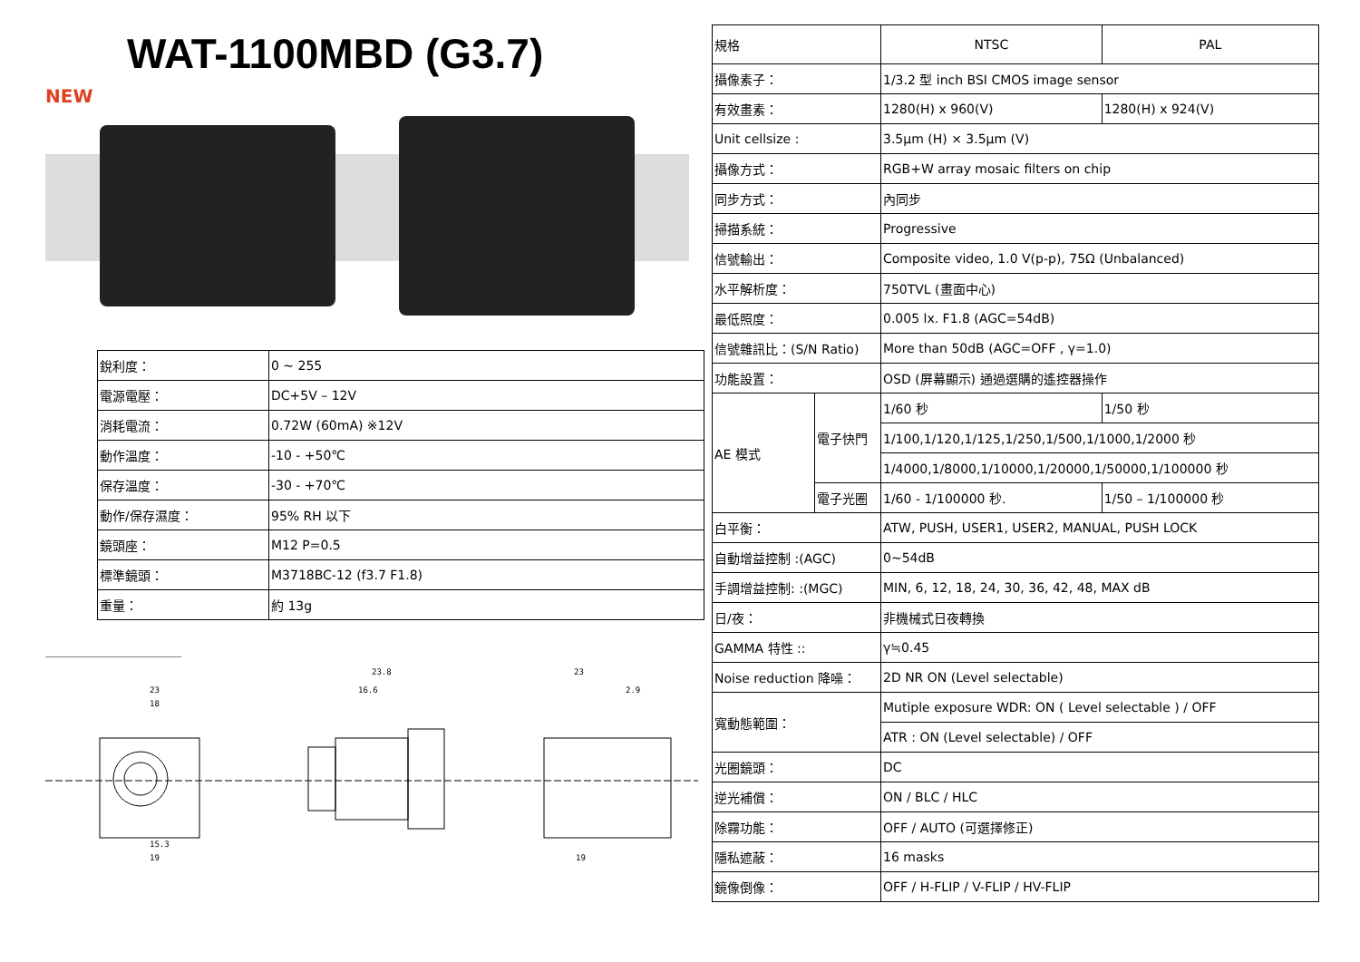WAT-1100MBD (G3.7)
NEW
| 銳利度： | 0 ~ 255 |
| 電源電壓： | DC+5V – 12V |
| 消耗電流： | 0.72W (60mA) ※12V |
| 動作溫度： | -10 - +50℃ |
| 保存溫度： | -30 - +70℃ |
| 動作/保存濕度： | 95% RH 以下 |
| 鏡頭座： | M12 P=0.5 |
| 標準鏡頭： | M3718BC-12 (f3.7 F1.8) |
| 重量： | 約 13g |
23
18
23.8
16.6
23
2.9
15.3
19
19
| 規格 | | NTSC | PAL |
| 攝像素子： | | 1/3.2 型 inch BSI CMOS image sensor | |
| 有效畫素： | | 1280(H) x 960(V) | 1280(H) x 924(V) |
| Unit cellsize : | | 3.5μm (H) × 3.5μm (V) | |
| 攝像方式： | | RGB+W array mosaic filters on chip | |
| 同步方式： | | 內同步 | |
| 掃描系統： | | Progressive | |
| 信號輸出： | | Composite video, 1.0 V(p-p), 75Ω (Unbalanced) | |
| 水平解析度： | | 750TVL (畫面中心) | |
| 最低照度： | | 0.005 lx. F1.8 (AGC=54dB) | |
| 信號雜訊比：(S/N Ratio) | | More than 50dB (AGC=OFF , γ=1.0) | |
| 功能設置： | | OSD (屏幕顯示) 通過選購的遙控器操作 | |
| AE 模式 | 電子快門 | 1/60 秒 | 1/50 秒 |
| | | 1/100,1/120,1/125,1/250,1/500,1/1000,1/2000 秒 | |
| | | 1/4000,1/8000,1/10000,1/20000,1/50000,1/100000 秒 | |
| | 電子光圈 | 1/60 - 1/100000 秒. | 1/50 – 1/100000 秒 |
| 白平衡： | | ATW, PUSH, USER1, USER2, MANUAL, PUSH LOCK | |
| 自動增益控制 :(AGC) | | 0~54dB | |
| 手調增益控制: :(MGC) | | MIN, 6, 12, 18, 24, 30, 36, 42, 48, MAX dB | |
| 日/夜： | | 非機械式日夜轉換 | |
| GAMMA 特性 :: | | γ≒0.45 | |
| Noise reduction 降噪： | | 2D NR ON (Level selectable) | |
| 寬動態範圍： | | Mutiple exposure WDR: ON ( Level selectable ) / OFF | |
| | | ATR : ON (Level selectable) / OFF | |
| 光圈鏡頭： | | DC | |
| 逆光補償： | | ON / BLC / HLC | |
| 除霧功能： | | OFF / AUTO (可選擇修正) | |
| 隱私遮蔽： | | 16 masks | |
| 鏡像倒像： | | OFF / H-FLIP / V-FLIP / HV-FLIP | |